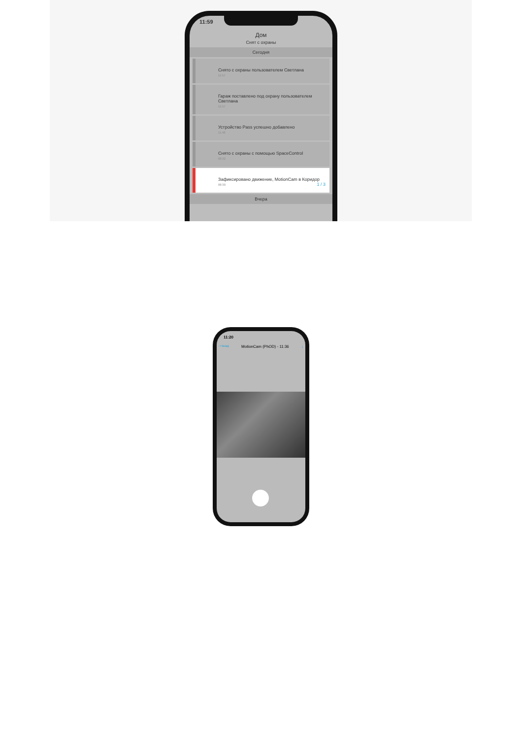11:59
Дом
Снят с охраны
Сегодня
Снято с охраны пользователем Светлана
11:57
Гараж поставлено под охрану пользователем Светлана
11:57
Устройство Pass успешно добавлено
11:48
Снято с охраны с помощью SpaceControl
08:32
Зафиксировано движение, MotionCam в Коридор 1 / 3
08:30
Вчера
11:20
‹ Назад MotionCam (PhOD) - 11:36 ↓